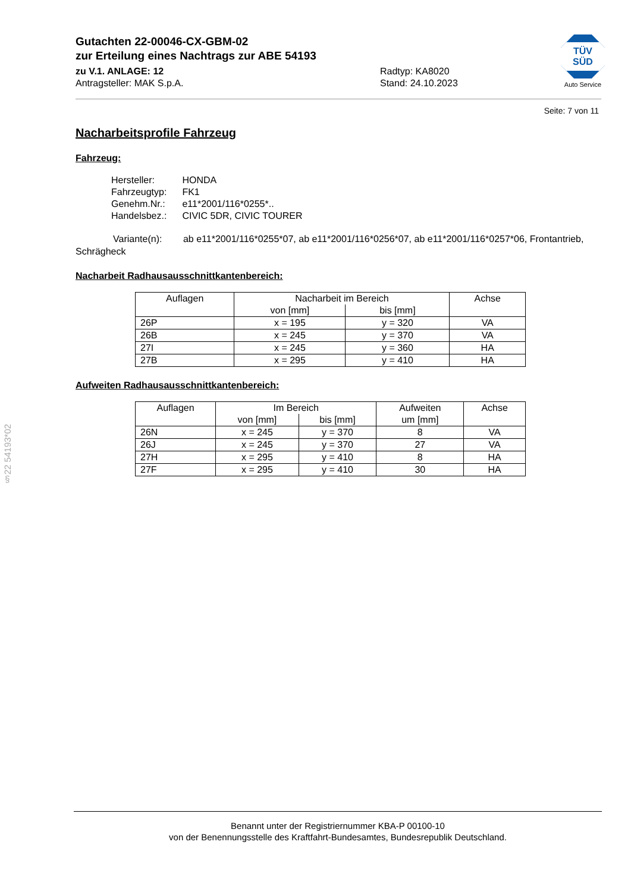Gutachten 22-00046-CX-GBM-02
zur Erteilung eines Nachtrags zur ABE 54193
zu V.1. ANLAGE: 12 Radtyp: KA8020
Antragsteller: MAK S.p.A. Stand: 24.10.2023
TÜV SÜD
Auto Service
Seite: 7 von 11
Nacharbeitsprofile Fahrzeug
Fahrzeug:
| Hersteller: | HONDA |
| Fahrzeugtyp: | FK1 |
| Genehm.Nr.: | e11*2001/116*0255*.. |
| Handelsbez.: | CIVIC 5DR, CIVIC TOURER |
Variante(n): ab e11*2001/116*0255*07, ab e11*2001/116*0256*07, ab e11*2001/116*0257*06, Frontantrieb, Schrägheck
Nacharbeit Radhausausschnittkantenbereich:
| Auflagen | Nacharbeit im Bereich | | Achse |
| --- | --- | --- | --- |
| | von [mm] | bis [mm] | |
| 26P | x = 195 | y = 320 | VA |
| 26B | x = 245 | y = 370 | VA |
| 27I | x = 245 | y = 360 | HA |
| 27B | x = 295 | y = 410 | HA |
Aufweiten Radhausausschnittkantenbereich:
| Auflagen | Im Bereich | | Aufweiten um [mm] | Achse |
| --- | --- | --- | --- | --- |
| | von [mm] | bis [mm] | | |
| 26N | x = 245 | y = 370 | 8 | VA |
| 26J | x = 245 | y = 370 | 27 | VA |
| 27H | x = 295 | y = 410 | 8 | HA |
| 27F | x = 295 | y = 410 | 30 | HA |
§22 54193*02
Benannt unter der Registriernummer KBA-P 00100-10
von der Benennungsstelle des Kraftfahrt-Bundesamtes, Bundesrepublik Deutschland.